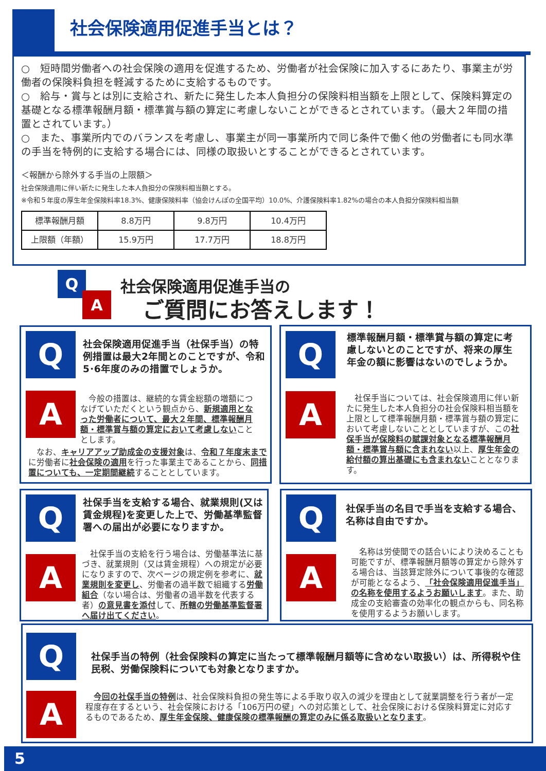社会保険適用促進手当とは？
○　短時間労働者への社会保険の適用を促進するため、労働者が社会保険に加入するにあたり、事業主が労働者の保険料負担を軽減するために支給するものです。
○　給与・賞与とは別に支給され、新たに発生した本人負担分の保険料相当額を上限として、保険料算定の基礎となる標準報酬月額・標準賞与額の算定に考慮しないことができるとされています。（最大２年間の措置とされています。）
○　また、事業所内でのバランスを考慮し、事業主が同一事業所内で同じ条件で働く他の労働者にも同水準の手当を特例的に支給する場合には、同様の取扱いとすることができるとされています。
＜報酬から除外する手当の上限額＞
社会保険適用に伴い新たに発生した本人負担分の保険料相当額とする。
※令和５年度の厚生年金保険料率18.3%、健康保険料率（協会けんぽの全国平均）10.0%、介護保険料率1.82%の場合の本人負担分保険料相当額
| 標準報酬月額 | 8.8万円 | 9.8万円 | 10.4万円 |
| 上限額（年額） | 15.9万円 | 17.7万円 | 18.8万円 |
Q
A
社会保険適用促進手当の
ご質問にお答えします！
Q
社会保険適用促進手当（社保手当）の特例措置は最大2年間とのことですが、令和5･6年度のみの措置でしょうか。
A
　今般の措置は、継続的な賃金総額の増額につなげていただくという観点から、新規適用となった労働者について、最大２年間、標準報酬月額・標準賞与額の算定において考慮しないこととします。
　なお、キャリアアップ助成金の支援対象は、令和７年度末までに労働者に社会保険の適用を行った事業主であることから、同措置についても、一定期間継続することとしています。
Q
標準報酬月額・標準賞与額の算定に考慮しないとのことですが、将来の厚生年金の額に影響はないのでしょうか。
A
　社保手当については、社会保険適用に伴い新たに発生した本人負担分の社会保険料相当額を上限として標準報酬月額・標準賞与額の算定において考慮しないこととしていますが、この社保手当が保険料の賦課対象となる標準報酬月額・標準賞与額に含まれない以上、厚生年金の給付額の算出基礎にも含まれないこととなります。
Q
社保手当を支給する場合、就業規則(又は賃金規程)を変更した上で、労働基準監督署への届出が必要になりますか。
A
　社保手当の支給を行う場合は、労働基準法に基づき、就業規則（又は賃金規程）への規定が必要になりますので、次ページの規定例を参考に、就業規則を変更し、労働者の過半数で組織する労働組合（ない場合は、労働者の過半数を代表する者）の意見書を添付して、所轄の労働基準監督署へ届け出てください。
Q
社保手当の名目で手当を支給する場合、名称は自由ですか。
A
　名称は労使間での話合いにより決めることも可能ですが、標準報酬月額等の算定から除外する場合は、当該算定除外について事後的な確認が可能となるよう、「社会保険適用促進手当」の名称を使用するようお願いします。また、助成金の支給審査の効率化の観点からも、同名称を使用するようお願いします。
Q
社保手当の特例（社会保険料の算定に当たって標準報酬月額等に含めない取扱い）は、所得税や住民税、労働保険料についても対象となりますか。
A
　今回の社保手当の特例は、社会保険料負担の発生等による手取り収入の減少を理由として就業調整を行う者が一定程度存在するという、社会保険における「106万円の壁」への対応策として、社会保険における保険料算定に対応するものであるため、厚生年金保険、健康保険の標準報酬の算定のみに係る取扱いとなります。
5